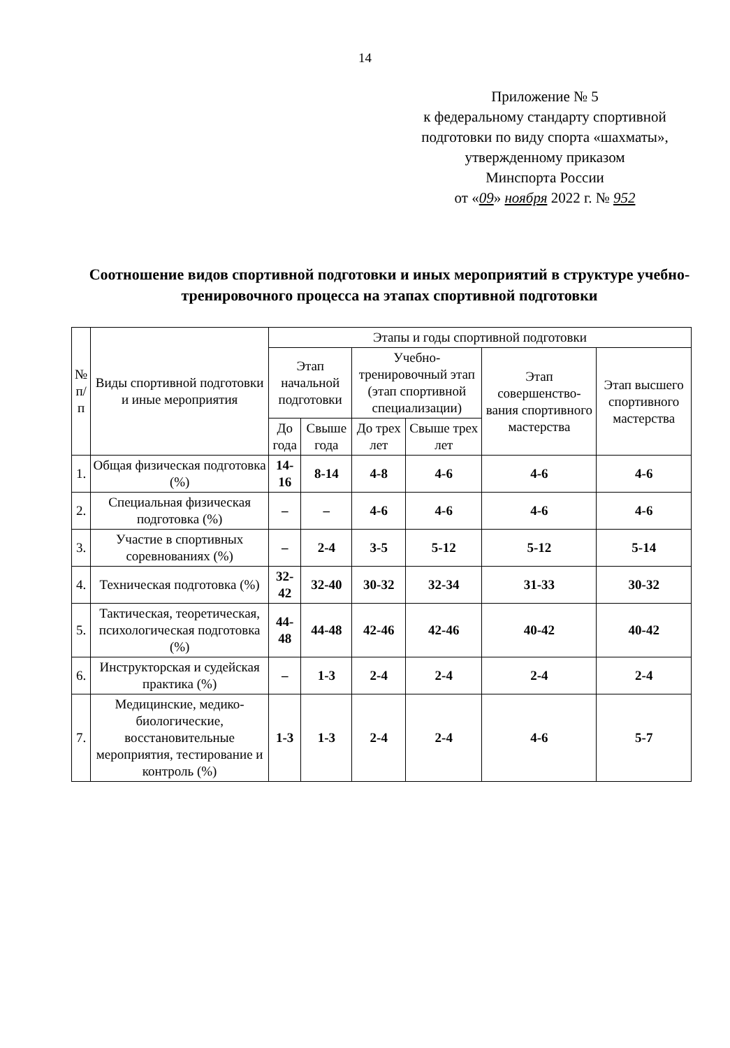14
Приложение № 5
к федеральному стандарту спортивной подготовки по виду спорта «шахматы»,
утвержденному приказом
Минспорта России
от «09» ноября 2022 г. № 952
Соотношение видов спортивной подготовки и иных мероприятий в структуре учебно-тренировочного процесса на этапах спортивной подготовки
| № п/п | Виды спортивной подготовки и иные мероприятия | Этапы и годы спортивной подготовки | | | | | |
| --- | --- | --- | --- | --- | --- | --- | --- |
| | | Этап начальной подготовки | | Учебно-тренировочный этап (этап спортивной специализации) | | Этап совершенство-вания спортивного мастерства | Этап высшего спортивного мастерства |
| | | До года | Свыше года | До трех лет | Свыше трех лет | | |
| 1. | Общая физическая подготовка (%) | 14-16 | 8-14 | 4-8 | 4-6 | 4-6 | 4-6 |
| 2. | Специальная физическая подготовка (%) | – | – | 4-6 | 4-6 | 4-6 | 4-6 |
| 3. | Участие в спортивных соревнованиях (%) | – | 2-4 | 3-5 | 5-12 | 5-12 | 5-14 |
| 4. | Техническая подготовка (%) | 32-42 | 32-40 | 30-32 | 32-34 | 31-33 | 30-32 |
| 5. | Тактическая, теоретическая, психологическая подготовка (%) | 44-48 | 44-48 | 42-46 | 42-46 | 40-42 | 40-42 |
| 6. | Инструкторская и судейская практика (%) | – | 1-3 | 2-4 | 2-4 | 2-4 | 2-4 |
| 7. | Медицинские, медико-биологические, восстановительные мероприятия, тестирование и контроль (%) | 1-3 | 1-3 | 2-4 | 2-4 | 4-6 | 5-7 |